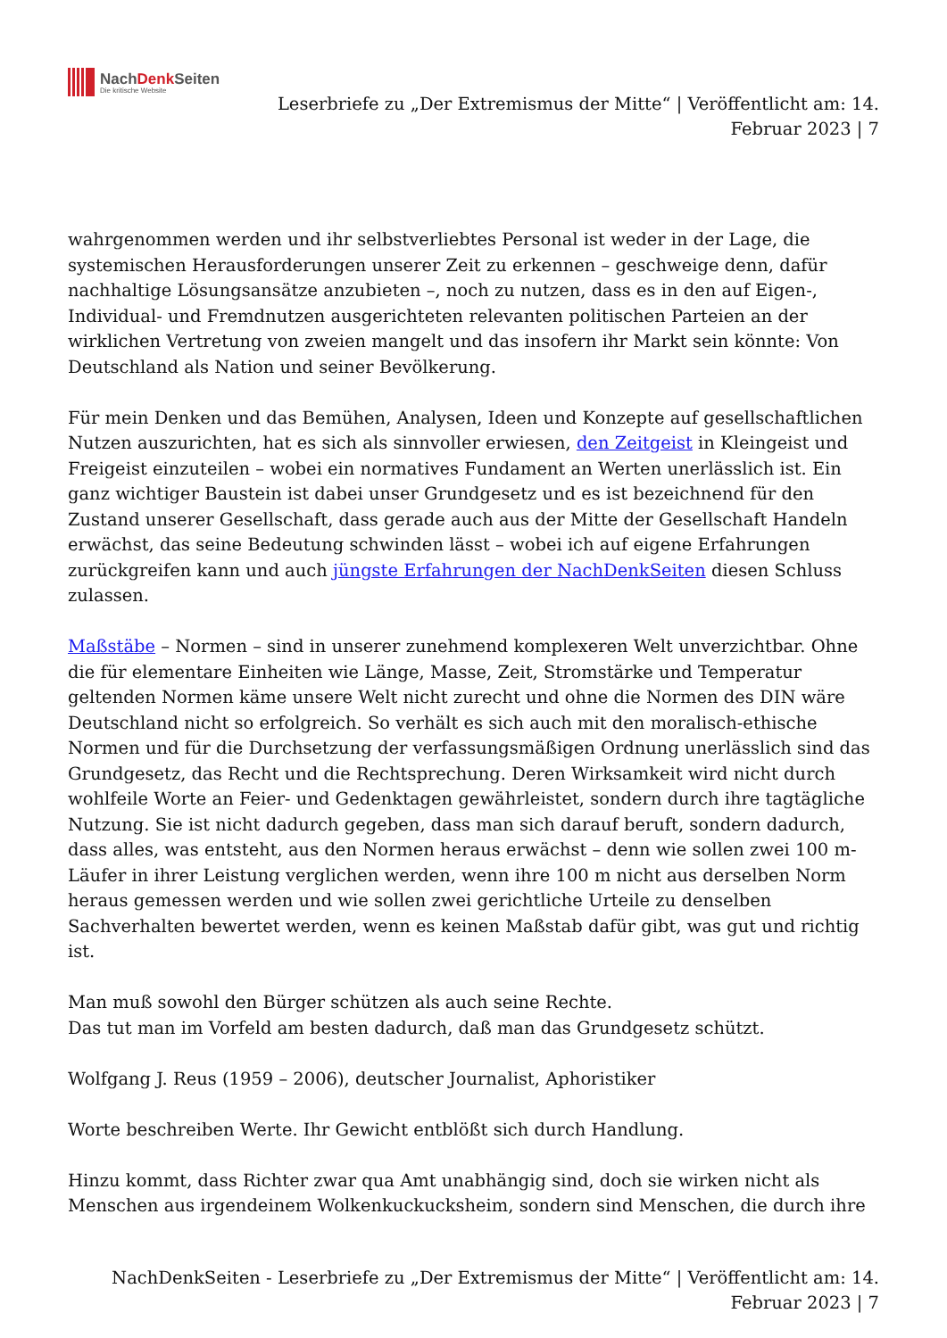NachDenk Seiten
Die kritische Website
Leserbriefe zu „Der Extremismus der Mitte“ | Veröffentlicht am: 14.
Februar 2023 | 7
wahrgenommen werden und ihr selbstverliebtes Personal ist weder in der Lage, die systemischen Herausforderungen unserer Zeit zu erkennen – geschweige denn, dafür nachhaltige Lösungsansätze anzubieten –, noch zu nutzen, dass es in den auf Eigen-, Individual- und Fremdnutzen ausgerichteten relevanten politischen Parteien an der wirklichen Vertretung von zweien mangelt und das insofern ihr Markt sein könnte: Von Deutschland als Nation und seiner Bevölkerung.
Für mein Denken und das Bemühen, Analysen, Ideen und Konzepte auf gesellschaftlichen Nutzen auszurichten, hat es sich als sinnvoller erwiesen, den Zeitgeist in Kleingeist und Freigeist einzuteilen – wobei ein normatives Fundament an Werten unerlässlich ist. Ein ganz wichtiger Baustein ist dabei unser Grundgesetz und es ist bezeichnend für den Zustand unserer Gesellschaft, dass gerade auch aus der Mitte der Gesellschaft Handeln erwächst, das seine Bedeutung schwinden lässt – wobei ich auf eigene Erfahrungen zurückgreifen kann und auch jüngste Erfahrungen der NachDenkSeiten diesen Schluss zulassen.
Maßstäbe – Normen – sind in unserer zunehmend komplexeren Welt unverzichtbar. Ohne die für elementare Einheiten wie Länge, Masse, Zeit, Stromstärke und Temperatur geltenden Normen käme unsere Welt nicht zurecht und ohne die Normen des DIN wäre Deutschland nicht so erfolgreich. So verhält es sich auch mit den moralisch-ethische Normen und für die Durchsetzung der verfassungsmäßigen Ordnung unerlässlich sind das Grundgesetz, das Recht und die Rechtsprechung. Deren Wirksamkeit wird nicht durch wohlfeile Worte an Feier- und Gedenktagen gewährleistet, sondern durch ihre tagtägliche Nutzung. Sie ist nicht dadurch gegeben, dass man sich darauf beruft, sondern dadurch, dass alles, was entsteht, aus den Normen heraus erwächst – denn wie sollen zwei 100 m-Läufer in ihrer Leistung verglichen werden, wenn ihre 100 m nicht aus derselben Norm heraus gemessen werden und wie sollen zwei gerichtliche Urteile zu denselben Sachverhalten bewertet werden, wenn es keinen Maßstab dafür gibt, was gut und richtig ist.
Man muß sowohl den Bürger schützen als auch seine Rechte.
Das tut man im Vorfeld am besten dadurch, daß man das Grundgesetz schützt.
Wolfgang J. Reus (1959 – 2006), deutscher Journalist, Aphoristiker
Worte beschreiben Werte. Ihr Gewicht entblößt sich durch Handlung.
Hinzu kommt, dass Richter zwar qua Amt unabhängig sind, doch sie wirken nicht als Menschen aus irgendeinem Wolkenkuckucksheim, sondern sind Menschen, die durch ihre
NachDenkSeiten - Leserbriefe zu „Der Extremismus der Mitte“ | Veröffentlicht am: 14.
Februar 2023 | 7